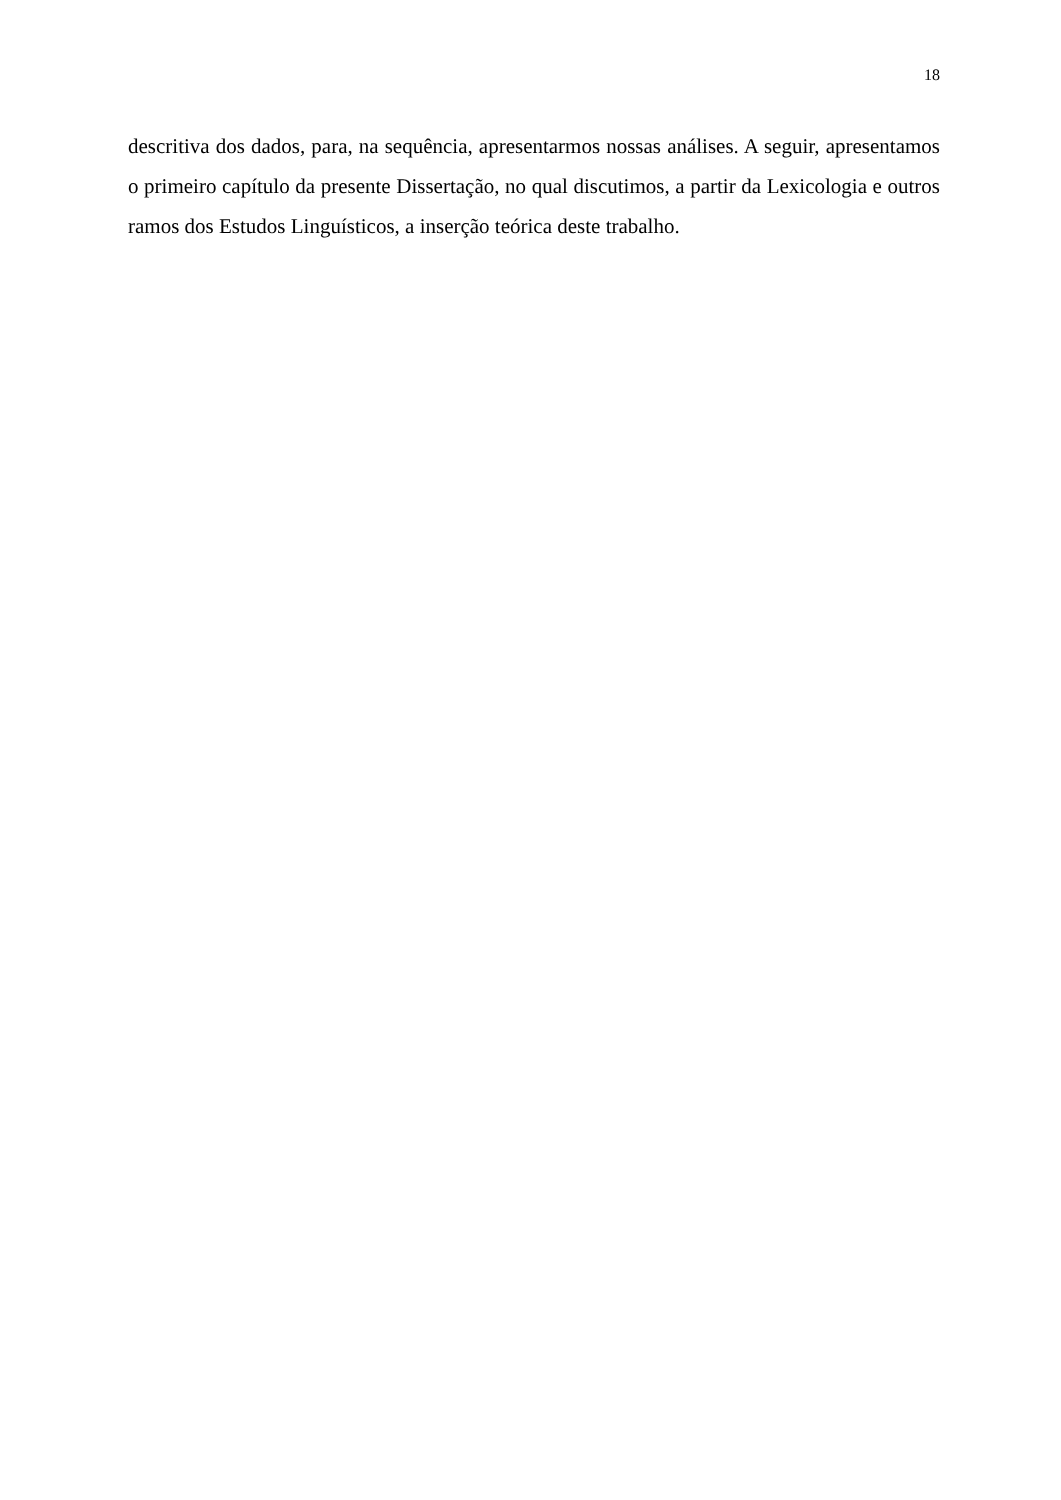18
descritiva dos dados, para, na sequência, apresentarmos nossas análises. A seguir, apresentamos o primeiro capítulo da presente Dissertação, no qual discutimos, a partir da Lexicologia e outros ramos dos Estudos Linguísticos, a inserção teórica deste trabalho.